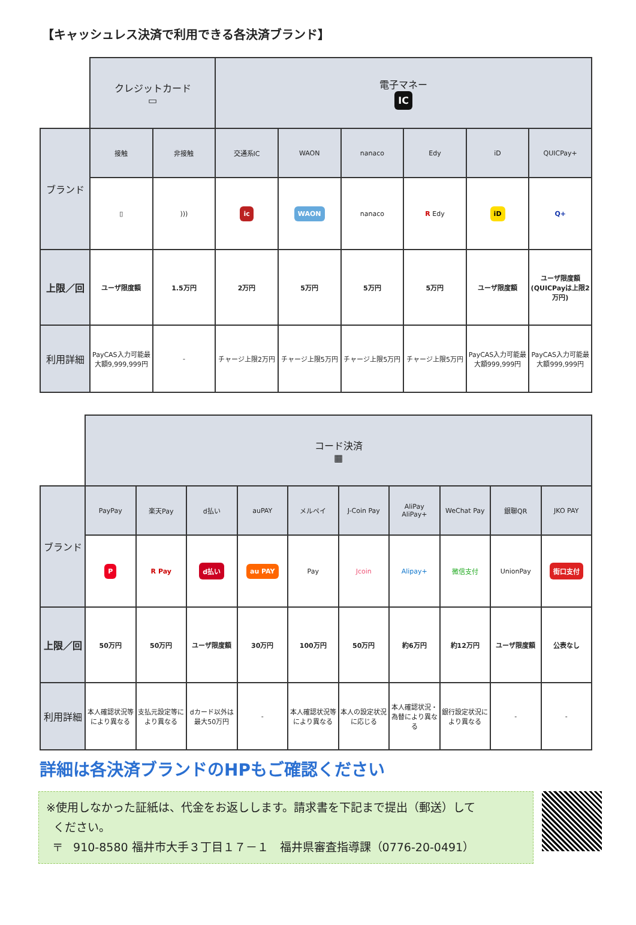【キャッシュレス決済で利用できる各決済ブランド】
| | クレジットカード ▭ | | 電子マネー IC | | | | | |
| ブランド | 接触 | 非接触 | 交通系IC | WAON | nanaco | Edy | iD | QUICPay+ |
| | ▯ | ))) | ic | WAON | nanaco | R Edy | iD | Q+ |
| 上限／回 | ユーザ限度額 | 1.5万円 | 2万円 | 5万円 | 5万円 | 5万円 | ユーザ限度額 | ユーザ限度額 (QUICPayは上限2万円) |
| 利用詳細 | PayCAS入力可能最大額9,999,999円 | - | チャージ上限2万円 | チャージ上限5万円 | チャージ上限5万円 | チャージ上限5万円 | PayCAS入力可能最大額999,999円 | PayCAS入力可能最大額999,999円 |
| | コード決済 ▦ | | | | | | | | | |
| ブランド | PayPay | 楽天Pay | d払い | auPAY | メルペイ | J-Coin Pay | AliPay AliPay+ | WeChat Pay | 銀聯QR | JKO PAY |
| | P | R Pay | d払い | au PAY | Pay | Jcoin | Alipay+ | 微信支付 | UnionPay | 街口支付 |
| 上限／回 | 50万円 | 50万円 | ユーザ限度額 | 30万円 | 100万円 | 50万円 | 約6万円 | 約12万円 | ユーザ限度額 | 公表なし |
| 利用詳細 | 本人確認状況等により異なる | 支払元設定等により異なる | dカード以外は最大50万円 | - | 本人確認状況等により異なる | 本人の設定状況に応じる | 本人確認状況・為替により異なる | 銀行設定状況により異なる | - | - |
詳細は各決済ブランドのHPもご確認ください
※使用しなかった証紙は、代金をお返しします。請求書を下記まで提出（郵送）して
ください。
〒　910-8580 福井市大手３丁目１７－１　福井県審査指導課（0776-20-0491）